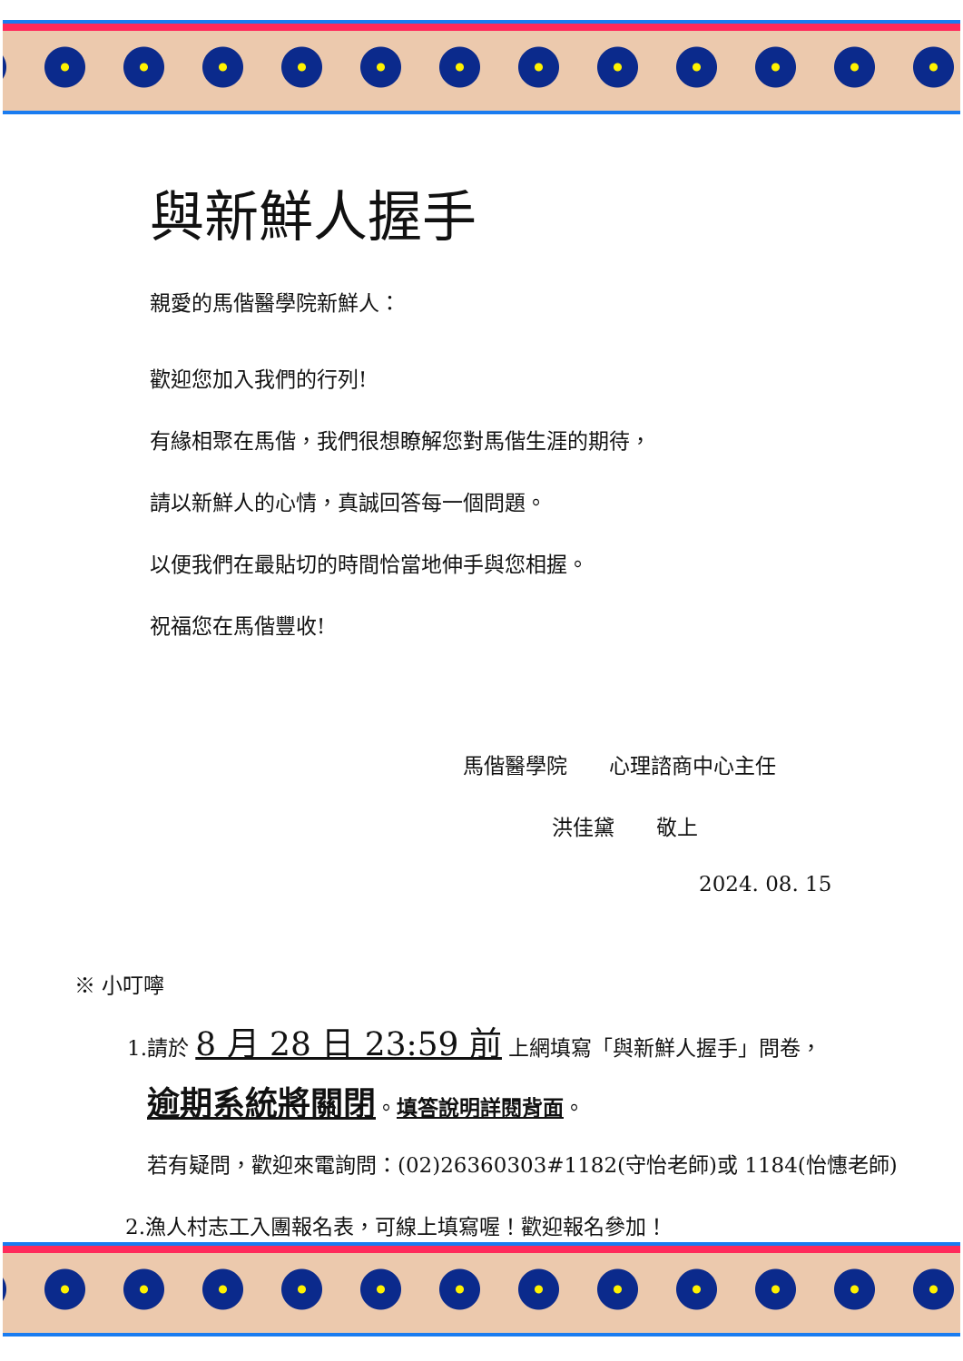與新鮮人握手
親愛的馬偕醫學院新鮮人：
歡迎您加入我們的行列!
有緣相聚在馬偕，我們很想瞭解您對馬偕生涯的期待，
請以新鮮人的心情，真誠回答每一個問題。
以便我們在最貼切的時間恰當地伸手與您相握。
祝福您在馬偕豐收!
馬偕醫學院　　心理諮商中心主任
洪佳黛　　敬上
2024. 08. 15
※ 小叮嚀
1.請於 8 月 28 日 23:59 前 上網填寫「與新鮮人握手」問卷，
逾期系統將關閉。填答說明詳閱背面。
若有疑問，歡迎來電詢問：(02)26360303#1182(守怡老師)或 1184(怡憓老師)
2.漁人村志工入團報名表，可線上填寫喔！歡迎報名參加！